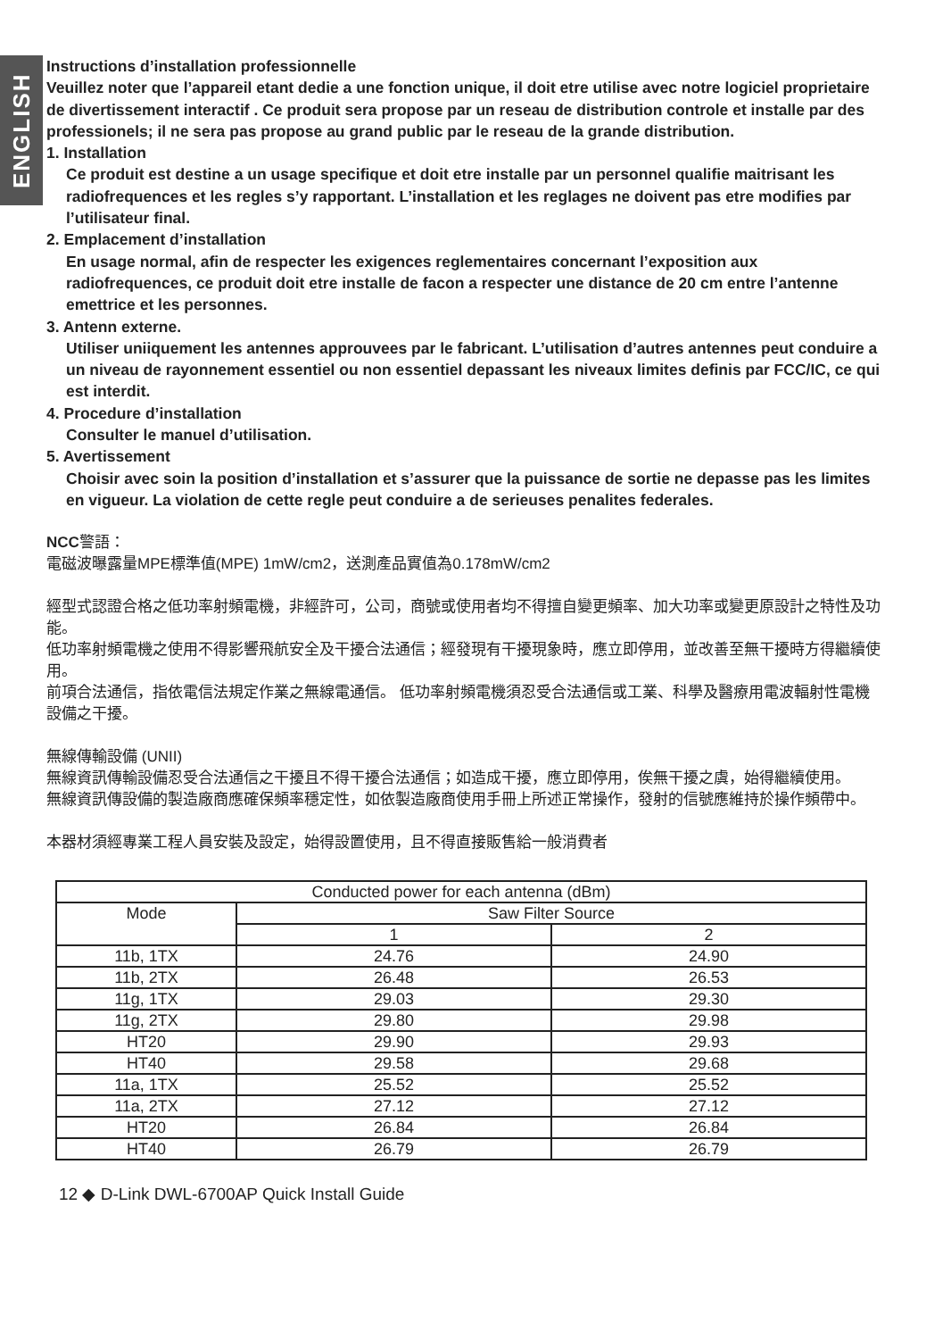ENGLISH
Instructions d’installation professionnelle
Veuillez noter que l’appareil etant dedie a une fonction unique, il doit etre utilise avec notre logiciel proprietaire de divertissement interactif . Ce produit sera propose par un reseau de distribution controle et installe par des professionels; il ne sera pas propose au grand public par le reseau de la grande distribution.
1. Installation
Ce produit est destine a un usage specifique et doit etre installe par un personnel qualifie maitrisant les radiofrequences et les regles s’y rapportant. L’installation et les reglages ne doivent pas etre modifies par l’utilisateur final.
2. Emplacement d’installation
En usage normal, afin de respecter les exigences reglementaires concernant l’exposition aux radiofrequences, ce produit doit etre installe de facon a respecter une distance de 20 cm entre l’antenne emettrice et les personnes.
3. Antenn externe.
Utiliser uniiquement les antennes approuvees par le fabricant. L’utilisation d’autres antennes peut conduire a un niveau de rayonnement essentiel ou non essentiel depassant les niveaux limites definis par FCC/IC, ce qui est interdit.
4. Procedure d’installation
Consulter le manuel d’utilisation.
5. Avertissement
Choisir avec soin la position d’installation et s’assurer que la puissance de sortie ne depasse pas les limites en vigueur. La violation de cette regle peut conduire a de serieuses penalites federales.
NCC警語：
電磁波曝露量MPE標準值(MPE) 1mW/cm2，送測產品實值為0.178mW/cm2
經型式認證合格之低功率射頻電機，非經許可，公司，商號或使用者均不得擅自變更頻率、加大功率或變更原設計之特性及功能。
低功率射頻電機之使用不得影響飛航安全及干擾合法通信；經發現有干擾現象時，應立即停用，並改善至無干擾時方得繼續使用。
前項合法通信，指依電信法規定作業之無線電通信。 低功率射頻電機須忍受合法通信或工業、科學及醫療用電波輻射性電機設備之干擾。
無線傳輸設備 (UNII)
無線資訊傳輸設備忍受合法通信之干擾且不得干擾合法通信；如造成干擾，應立即停用，俟無干擾之虞，始得繼續使用。
無線資訊傳設備的製造廠商應確保頻率穩定性，如依製造廠商使用手冊上所述正常操作，發射的信號應維持於操作頻帶中。
本器材須經專業工程人員安裝及設定，始得設置使用，且不得直接販售給一般消費者
| Conducted power for each antenna (dBm) | | |
| --- | --- | --- |
| Mode | Saw Filter Source | |
| | 1 | 2 |
| 11b, 1TX | 24.76 | 24.90 |
| 11b, 2TX | 26.48 | 26.53 |
| 11g, 1TX | 29.03 | 29.30 |
| 11g, 2TX | 29.80 | 29.98 |
| HT20 | 29.90 | 29.93 |
| HT40 | 29.58 | 29.68 |
| 11a, 1TX | 25.52 | 25.52 |
| 11a, 2TX | 27.12 | 27.12 |
| HT20 | 26.84 | 26.84 |
| HT40 | 26.79 | 26.79 |
12 ◆ D-Link DWL-6700AP Quick Install Guide